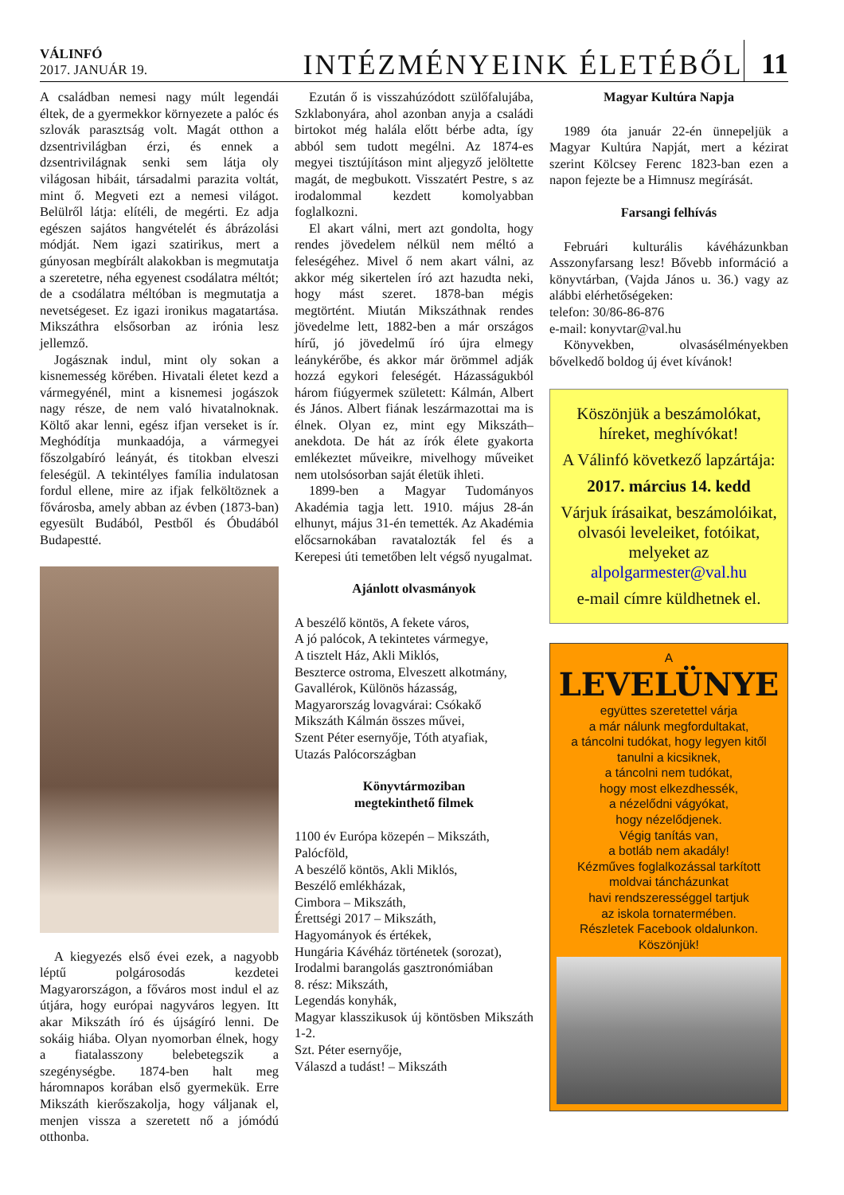VÁLINFÓ
2017. JANUÁR 19.
INTÉZMÉNYEINK ÉLETÉBŐL
11
A családban nemesi nagy múlt legendái éltek, de a gyermekkor környezete a palóc és szlovák parasztság volt. Magát otthon a dzsentrivilágban érzi, és ennek a dzsentrivilágnak senki sem látja oly világosan hibáit, társadalmi parazita voltát, mint ő. Megveti ezt a nemesi világot. Belülről látja: elítéli, de megérti. Ez adja egészen sajátos hangvételét és ábrázolási módját. Nem igazi szatirikus, mert a gúnyosan megbírált alakokban is megmutatja a szeretetre, néha egyenest csodálatra méltót; de a csodálatra méltóban is megmutatja a nevetségeset. Ez igazi ironikus magatartása. Mikszáthra elsősorban az irónia lesz jellemző.
Jogásznak indul, mint oly sokan a kisnemesség körében. Hivatali életet kezd a vármegyénél, mint a kisnemesi jogászok nagy része, de nem való hivatalnoknak. Költő akar lenni, egész ifjan verseket is ír. Meghódítja munkaadója, a vármegyei főszolgabíró leányát, és titokban elveszi feleségül. A tekintélyes família indulatosan fordul ellene, mire az ifjak felköltöznek a fővárosba, amely abban az évben (1873-ban) egyesült Budából, Pestből és Óbudából Budapestté.
A kiegyezés első évei ezek, a nagyobb léptű polgárosodás kezdetei Magyarországon, a főváros most indul el az útjára, hogy európai nagyváros legyen. Itt akar Mikszáth író és újságíró lenni. De sokáig hiába. Olyan nyomorban élnek, hogy a fiatalasszony belebetegszik a szegénységbe. 1874-ben halt meg háromnapos korában első gyermekük. Erre Mikszáth kierőszakolja, hogy váljanak el, menjen vissza a szeretett nő a jómódú otthonba.
Ezután ő is visszahúzódott szülőfalujába, Szklabonyára, ahol azonban anyja a családi birtokot még halála előtt bérbe adta, így abból sem tudott megélni. Az 1874-es megyei tisztújításon mint aljegyző jelöltette magát, de megbukott. Visszatért Pestre, s az irodalommal kezdett komolyabban foglalkozni.
El akart válni, mert azt gondolta, hogy rendes jövedelem nélkül nem méltó a feleségéhez. Mivel ő nem akart válni, az akkor még sikertelen író azt hazudta neki, hogy mást szeret. 1878-ban mégis megtörtént. Miután Mikszáthnak rendes jövedelme lett, 1882-ben a már országos hírű, jó jövedelmű író újra elmegy leánykérőbe, és akkor már örömmel adják hozzá egykori feleségét. Házasságukból három fiúgyermek született: Kálmán, Albert és János. Albert fiának leszármazottai ma is élnek. Olyan ez, mint egy Mikszáth–anekdota. De hát az írók élete gyakorta emlékeztet műveikre, mivelhogy műveiket nem utolsósorban saját életük ihleti.
1899-ben a Magyar Tudományos Akadémia tagja lett. 1910. május 28-án elhunyt, május 31-én temették. Az Akadémia előcsarnokában ravatalozták fel és a Kerepesi úti temetőben lelt végső nyugalmat.
Ajánlott olvasmányok
A beszélő köntös, A fekete város,
A jó palócok, A tekintetes vármegye,
A tisztelt Ház, Akli Miklós,
Beszterce ostroma, Elveszett alkotmány,
Gavallérok, Különös házasság,
Magyarország lovagvárai: Csókakő
Mikszáth Kálmán összes művei,
Szent Péter esernyője, Tóth atyafiak,
Utazás Palócországban
Könyvtármoziban
megtekinthető filmek
1100 év Európa közepén – Mikszáth,
Palócföld,
A beszélő köntös, Akli Miklós,
Beszélő emlékházak,
Cimbora – Mikszáth,
Érettségi 2017 – Mikszáth,
Hagyományok és értékek,
Hungária Kávéház történetek (sorozat),
Irodalmi barangolás gasztronómiában
8. rész: Mikszáth,
Legendás konyhák,
Magyar klasszikusok új köntösben Mikszáth 1-2.
Szt. Péter esernyője,
Válaszd a tudást! – Mikszáth
Magyar Kultúra Napja
1989 óta január 22-én ünnepeljük a Magyar Kultúra Napját, mert a kézirat szerint Kölcsey Ferenc 1823-ban ezen a napon fejezte be a Himnusz megírását.
Farsangi felhívás
Februári kulturális kávéházunkban Asszonyfarsang lesz! Bővebb információ a könyvtárban, (Vajda János u. 36.) vagy az alábbi elérhetőségeken:
telefon: 30/86-86-876
e-mail: konyvtar@val.hu
Könyvekben, olvasásélményekben bővelkedő boldog új évet kívánok!
Köszönjük a beszámolókat, híreket, meghívókat!
A Válinfó következő lapzártája:
2017. március 14. kedd
Várjuk írásaikat, beszámolóikat, olvasói leveleiket, fotóikat, melyeket az alpolgarmester@val.hu
e-mail címre küldhetnek el.
A
LEVELÜNYE
együttes szeretettel várja
a már nálunk megfordultakat,
a táncolni tudókat, hogy legyen kitől tanulni a kicsiknek,
a táncolni nem tudókat,
hogy most elkezdhessék,
a nézelődni vágyókat,
hogy nézelődjenek.
Végig tanítás van,
a botláb nem akadály!
Kézműves foglalkozással tarkított moldvai táncházunkat
havi rendszerességgel tartjuk
az iskola tornatermében.
Részletek Facebook oldalunkon.
Köszönjük!